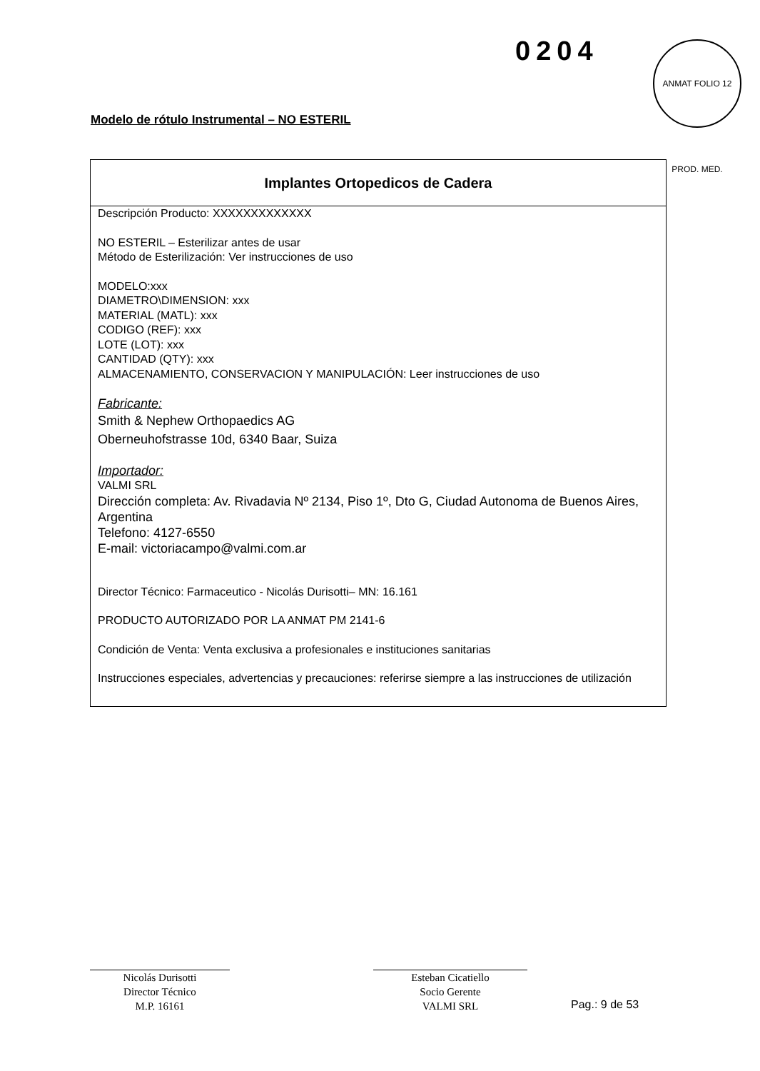0204
ANMAT FOLIO 12 PROD. MED.
Modelo de rótulo Instrumental – NO ESTERIL
Implantes Ortopedicos de Cadera
Descripción Producto: XXXXXXXXXXXXX
NO ESTERIL – Esterilizar antes de usar
Método de Esterilización: Ver instrucciones de uso
MODELO:xxx
DIAMETRO\DIMENSION: xxx
MATERIAL (MATL): xxx
CODIGO (REF): xxx
LOTE (LOT): xxx
CANTIDAD (QTY): xxx
ALMACENAMIENTO, CONSERVACION Y MANIPULACIÓN: Leer instrucciones de uso
Fabricante:
Smith & Nephew Orthopaedics AG
Oberneuhofstrasse 10d, 6340 Baar, Suiza
Importador:
VALMI SRL
Dirección completa: Av. Rivadavia Nº 2134, Piso 1º, Dto G, Ciudad Autonoma de Buenos Aires, Argentina
Telefono: 4127-6550
E-mail: victoriacampo@valmi.com.ar
Director Técnico: Farmaceutico - Nicolás Durisotti– MN: 16.161
PRODUCTO AUTORIZADO POR LA ANMAT PM 2141-6
Condición de Venta: Venta exclusiva a profesionales e instituciones sanitarias
Instrucciones especiales, advertencias y precauciones: referirse siempre a las instrucciones de utilización
Nicolás Durisotti
Director Técnico
M.P. 16161
Esteban Cicatiello
Socio Gerente
VALMI SRL
Pag.: 9 de 53